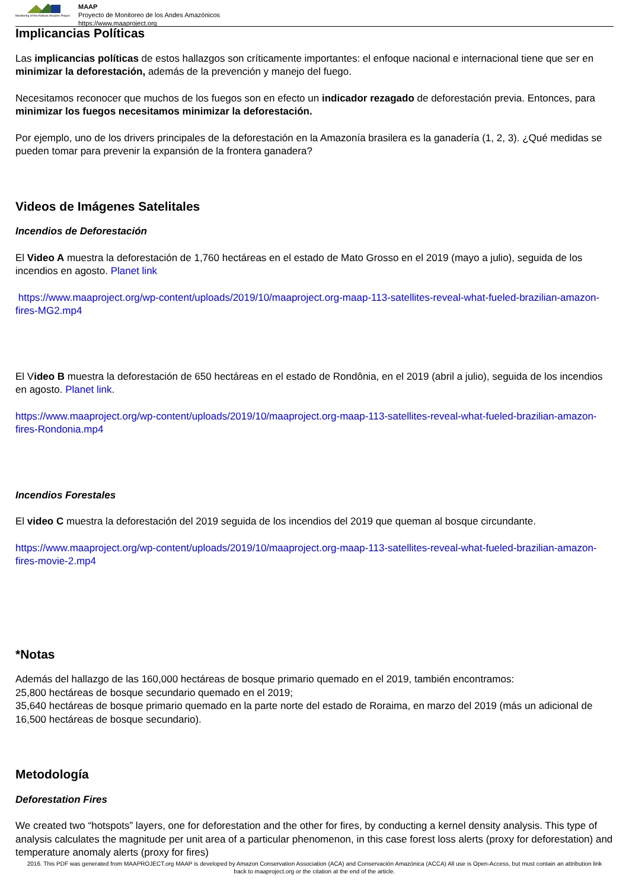Monitoring of the Andean Amazon Project
MAAP
Proyecto de Monitoreo de los Andes Amazónicos
https://www.maaproject.org
Implicancias Políticas
Las implicancias políticas de estos hallazgos son críticamente importantes: el enfoque nacional e internacional tiene que ser en minimizar la deforestación, además de la prevención y manejo del fuego.
Necesitamos reconocer que muchos de los fuegos son en efecto un indicador rezagado de deforestación previa. Entonces, para minimizar los fuegos necesitamos minimizar la deforestación.
Por ejemplo, uno de los drivers principales de la deforestación en la Amazonía brasilera es la ganadería (1, 2, 3). ¿Qué medidas se pueden tomar para prevenir la expansión de la frontera ganadera?
Videos de Imágenes Satelitales
Incendios de Deforestación
El Video A muestra la deforestación de 1,760 hectáreas en el estado de Mato Grosso en el 2019 (mayo a julio), seguida de los incendios en agosto. Planet link
https://www.maaproject.org/wp-content/uploads/2019/10/maaproject.org-maap-113-satellites-reveal-what-fueled-brazilian-amazon-fires-MG2.mp4
El Video B muestra la deforestación de 650 hectáreas en el estado de Rondônia, en el 2019 (abril a julio), seguida de los incendios en agosto. Planet link.
https://www.maaproject.org/wp-content/uploads/2019/10/maaproject.org-maap-113-satellites-reveal-what-fueled-brazilian-amazon-fires-Rondonia.mp4
Incendios Forestales
El video C muestra la deforestación del 2019 seguida de los incendios del 2019 que queman al bosque circundante.
https://www.maaproject.org/wp-content/uploads/2019/10/maaproject.org-maap-113-satellites-reveal-what-fueled-brazilian-amazon-fires-movie-2.mp4
*Notas
Además del hallazgo de las 160,000 hectáreas de bosque primario quemado en el 2019, también encontramos:
25,800 hectáreas de bosque secundario quemado en el 2019;
35,640 hectáreas de bosque primario quemado en la parte norte del estado de Roraima, en marzo del 2019 (más un adicional de 16,500 hectáreas de bosque secundario).
Metodología
Deforestation Fires
We created two “hotspots” layers, one for deforestation and the other for fires, by conducting a kernel density analysis. This type of analysis calculates the magnitude per unit area of a particular phenomenon, in this case forest loss alerts (proxy for deforestation) and temperature anomaly alerts (proxy for fires)
2016. This PDF was generated from MAAPROJECT.org MAAP is developed by Amazon Conservation Association (ACA) and Conservación Amazónica (ACCA) All use is Open-Access, but must contain an attribution link back to maaproject.org or the citation at the end of the article.